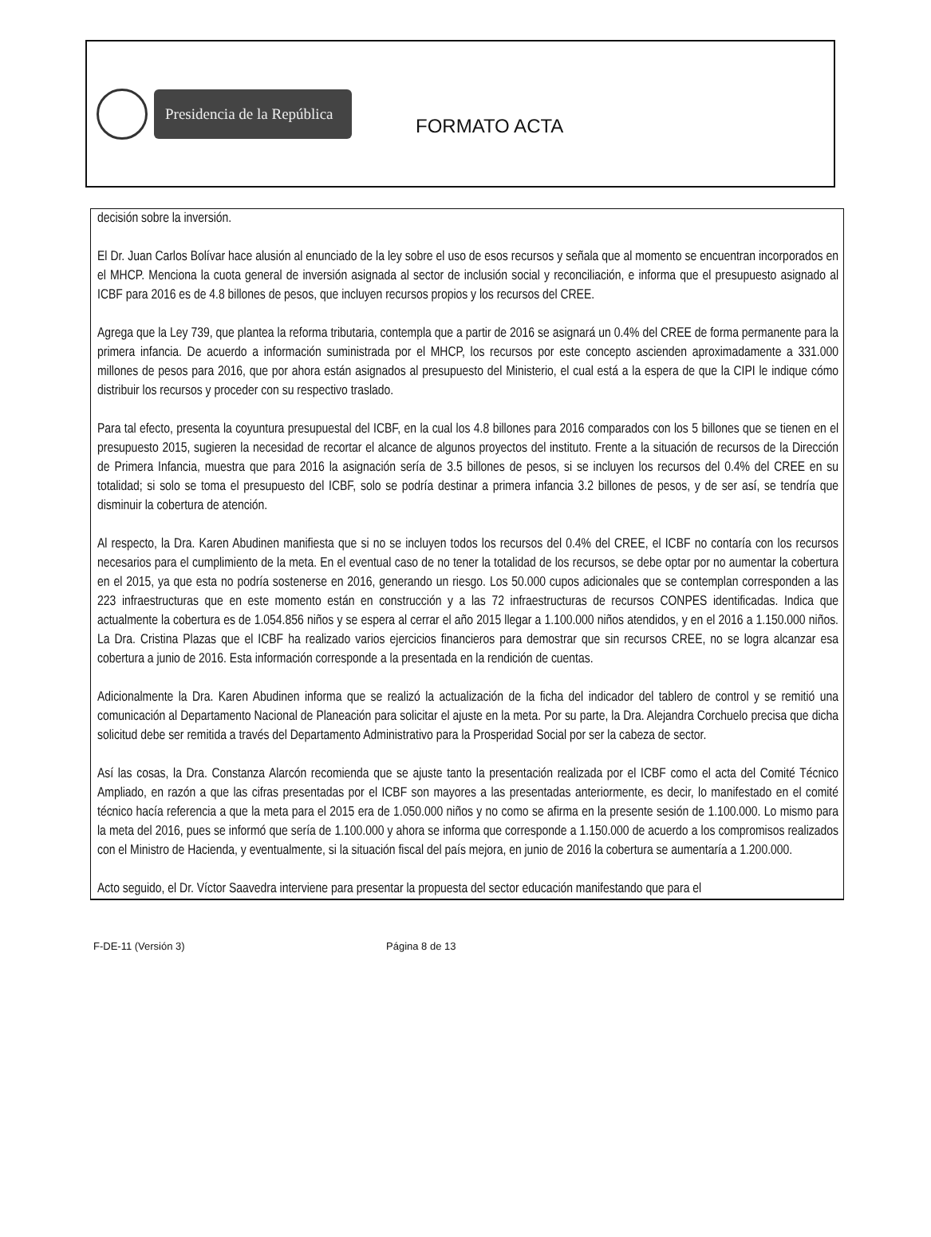Presidencia de la República
FORMATO ACTA
decisión sobre la inversión.
El Dr. Juan Carlos Bolívar hace alusión al enunciado de la ley sobre el uso de esos recursos y señala que al momento se encuentran incorporados en el MHCP. Menciona la cuota general de inversión asignada al sector de inclusión social y reconciliación, e informa que el presupuesto asignado al ICBF para 2016 es de 4.8 billones de pesos, que incluyen recursos propios y los recursos del CREE.
Agrega que la Ley 739, que plantea la reforma tributaria, contempla que a partir de 2016 se asignará un 0.4% del CREE de forma permanente para la primera infancia. De acuerdo a información suministrada por el MHCP, los recursos por este concepto ascienden aproximadamente a 331.000 millones de pesos para 2016, que por ahora están asignados al presupuesto del Ministerio, el cual está a la espera de que la CIPI le indique cómo distribuir los recursos y proceder con su respectivo traslado.
Para tal efecto, presenta la coyuntura presupuestal del ICBF, en la cual los 4.8 billones para 2016 comparados con los 5 billones que se tienen en el presupuesto 2015, sugieren la necesidad de recortar el alcance de algunos proyectos del instituto. Frente a la situación de recursos de la Dirección de Primera Infancia, muestra que para 2016 la asignación sería de 3.5 billones de pesos, si se incluyen los recursos del 0.4% del CREE en su totalidad; si solo se toma el presupuesto del ICBF, solo se podría destinar a primera infancia 3.2 billones de pesos, y de ser así, se tendría que disminuir la cobertura de atención.
Al respecto, la Dra. Karen Abudinen manifiesta que si no se incluyen todos los recursos del 0.4% del CREE, el ICBF no contaría con los recursos necesarios para el cumplimiento de la meta. En el eventual caso de no tener la totalidad de los recursos, se debe optar por no aumentar la cobertura en el 2015, ya que esta no podría sostenerse en 2016, generando un riesgo. Los 50.000 cupos adicionales que se contemplan corresponden a las 223 infraestructuras que en este momento están en construcción y a las 72 infraestructuras de recursos CONPES identificadas. Indica que actualmente la cobertura es de 1.054.856 niños y se espera al cerrar el año 2015 llegar a 1.100.000 niños atendidos, y en el 2016 a 1.150.000 niños. La Dra. Cristina Plazas que el ICBF ha realizado varios ejercicios financieros para demostrar que sin recursos CREE, no se logra alcanzar esa cobertura a junio de 2016. Esta información corresponde a la presentada en la rendición de cuentas.
Adicionalmente la Dra. Karen Abudinen informa que se realizó la actualización de la ficha del indicador del tablero de control y se remitió una comunicación al Departamento Nacional de Planeación para solicitar el ajuste en la meta. Por su parte, la Dra. Alejandra Corchuelo precisa que dicha solicitud debe ser remitida a través del Departamento Administrativo para la Prosperidad Social por ser la cabeza de sector.
Así las cosas, la Dra. Constanza Alarcón recomienda que se ajuste tanto la presentación realizada por el ICBF como el acta del Comité Técnico Ampliado, en razón a que las cifras presentadas por el ICBF son mayores a las presentadas anteriormente, es decir, lo manifestado en el comité técnico hacía referencia a que la meta para el 2015 era de 1.050.000 niños y no como se afirma en la presente sesión de 1.100.000. Lo mismo para la meta del 2016, pues se informó que sería de 1.100.000 y ahora se informa que corresponde a 1.150.000 de acuerdo a los compromisos realizados con el Ministro de Hacienda, y eventualmente, si la situación fiscal del país mejora, en junio de 2016 la cobertura se aumentaría a 1.200.000.
Acto seguido, el Dr. Víctor Saavedra interviene para presentar la propuesta del sector educación manifestando que para el
F-DE-11 (Versión 3) Página 8 de 13